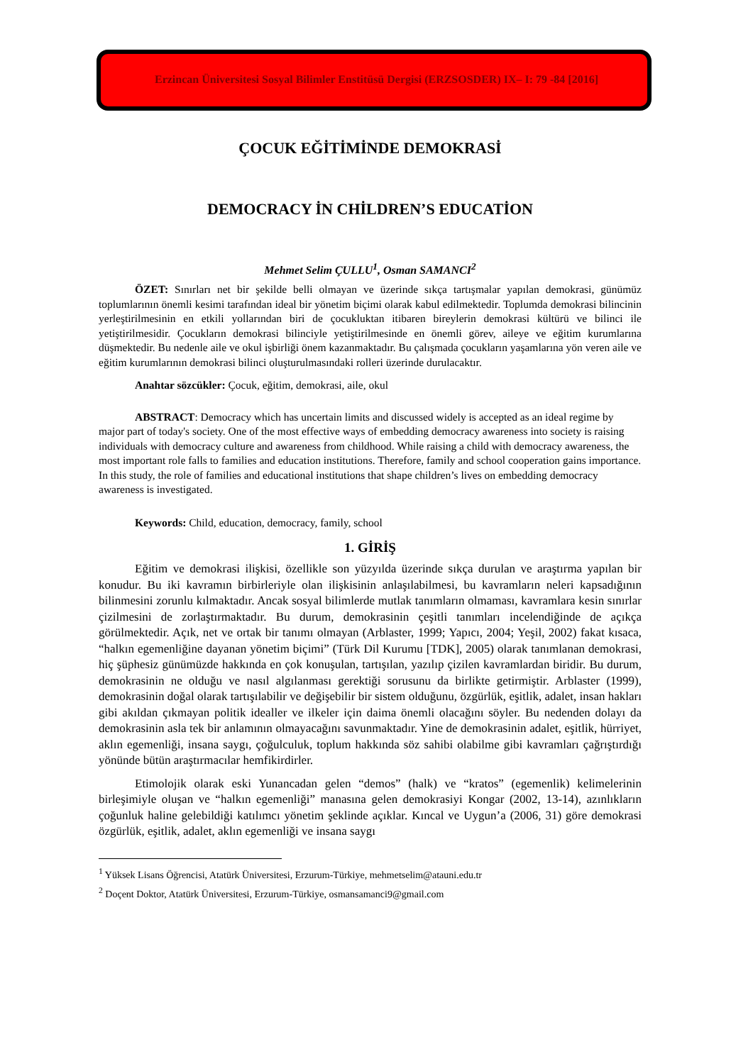Erzincan Üniversitesi Sosyal Bilimler Enstitüsü Dergisi (ERZSOSDER) IX– I: 79 -84 [2016]
ÇOCUK EĞİTİMİNDE DEMOKRASİ
DEMOCRACY İN CHİLDREN’S EDUCATİON
Mehmet Selim ÇULLU<sup>1</sup>, Osman SAMANCI<sup>2</sup>
ÖZET: Sınırları net bir şekilde belli olmayan ve üzerinde sıkça tartışmalar yapılan demokrasi, günümüz toplumlarının önemli kesimi tarafından ideal bir yönetim biçimi olarak kabul edilmektedir. Toplumda demokrasi bilincinin yerleştirilmesinin en etkili yollarından biri de çocukluktan itibaren bireylerin demokrasi kültürü ve bilinci ile yetiştirilmesidir. Çocukların demokrasi bilinciyle yetiştirilmesinde en önemli görev, aileye ve eğitim kurumlarına düşmektedir. Bu nedenle aile ve okul işbirliği önem kazanmaktadır. Bu çalışmada çocukların yaşamlarına yön veren aile ve eğitim kurumlarının demokrasi bilinci oluşturulmasındaki rolleri üzerinde durulacaktır.
Anahtar sözcükler: Çocuk, eğitim, demokrasi, aile, okul
ABSTRACT: Democracy which has uncertain limits and discussed widely is accepted as an ideal regime by major part of today's society. One of the most effective ways of embedding democracy awareness into society is raising individuals with democracy culture and awareness from childhood. While raising a child with democracy awareness, the most important role falls to families and education institutions. Therefore, family and school cooperation gains importance. In this study, the role of families and educational institutions that shape children’s lives on embedding democracy awareness is investigated.
Keywords: Child, education, democracy, family, school
1. GİRİŞ
Eğitim ve demokrasi ilişkisi, özellikle son yüzyılda üzerinde sıkça durulan ve araştırma yapılan bir konudur. Bu iki kavramın birbirleriyle olan ilişkisinin anlaşılabilmesi, bu kavramların neleri kapsadığının bilinmesini zorunlu kılmaktadır. Ancak sosyal bilimlerde mutlak tanımların olmaması, kavramlara kesin sınırlar çizilmesini de zorlaştırmaktadır. Bu durum, demokrasinin çeşitli tanımları incelendiğinde de açıkça görülmektedir. Açık, net ve ortak bir tanımı olmayan (Arblaster, 1999; Yapıcı, 2004; Yeşil, 2002) fakat kısaca, “halkın egemenliğine dayanan yönetim biçimi” (Türk Dil Kurumu [TDK], 2005) olarak tanımlanan demokrasi, hiç şüphesiz günümüzde hakkında en çok konuşulan, tartışılan, yazılıp çizilen kavramlardan biridir. Bu durum, demokrasinin ne olduğu ve nasıl algılanması gerektiği sorusunu da birlikte getirmiştir. Arblaster (1999), demokrasinin doğal olarak tartışılabilir ve değişebilir bir sistem olduğunu, özgürlük, eşitlik, adalet, insan hakları gibi akıldan çıkmayan politik idealler ve ilkeler için daima önemli olacağını söyler. Bu nedenden dolayı da demokrasinin asla tek bir anlamının olmayacağını savunmaktadır. Yine de demokrasinin adalet, eşitlik, hürriyet, aklın egemenliği, insana saygı, çoğulculuk, toplum hakkında söz sahibi olabilme gibi kavramları çağrıştırdığı yönünde bütün araştırmacılar hemfikirdirler.
Etimolojik olarak eski Yunancadan gelen “demos” (halk) ve “kratos” (egemenlik) kelimelerinin birleşimiyle oluşan ve “halkın egemenliği” manasına gelen demokrasiyi Kongar (2002, 13-14), azınlıkların çoğunluk haline gelebildiği katılımcı yönetim şeklinde açıklar. Kıncal ve Uygun’a (2006, 31) göre demokrasi özgürlük, eşitlik, adalet, aklın egemenliği ve insana saygı
<sup>1</sup> Yüksek Lisans Öğrencisi, Atatürk Üniversitesi, Erzurum-Türkiye, mehmetselim@atauni.edu.tr
<sup>2</sup> Doçent Doktor, Atatürk Üniversitesi, Erzurum-Türkiye, osmansamanci9@gmail.com